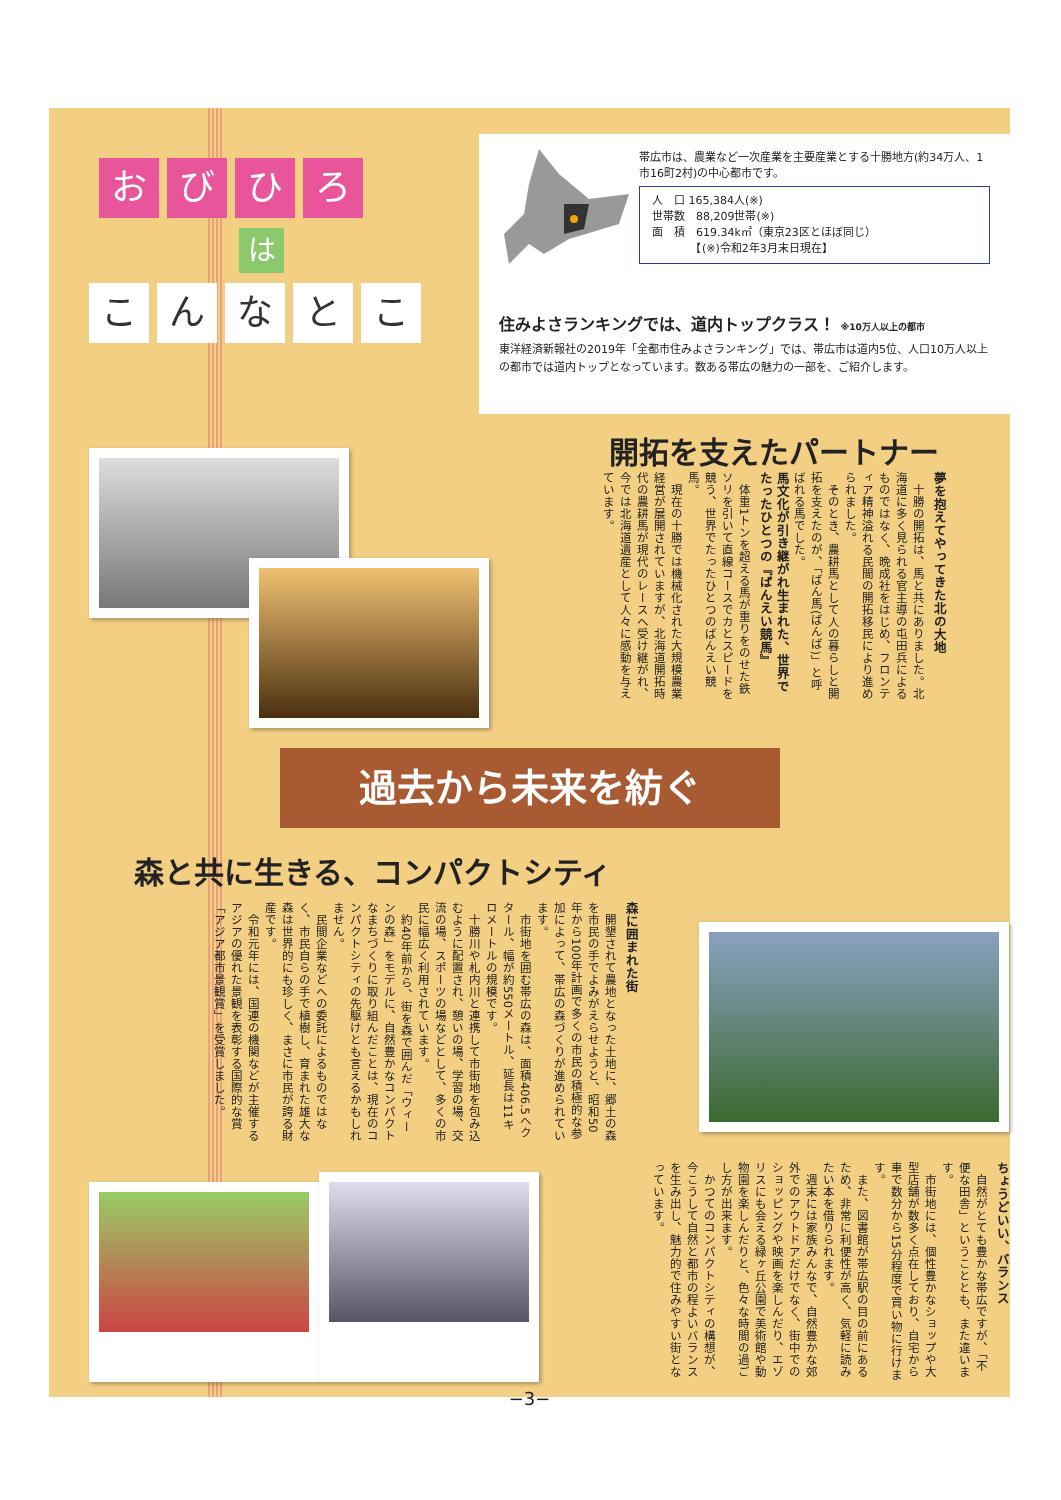おびひろ
は
こんなとこ
帯広市は、農業など一次産業を主要産業とする十勝地方(約34万人、1市16町2村)の中心都市です。
人　口 165,384人(※)
世帯数　88,209世帯(※)
面　積　619.34k㎡（東京23区とほぼ同じ）
　　　　【(※)令和2年3月末日現在】
住みよさランキングでは、道内トップクラス！ ※10万人以上の都市
東洋経済新報社の2019年「全都市住みよさランキング」では、帯広市は道内5位、人口10万人以上の都市では道内トップとなっています。数ある帯広の魅力の一部を、ご紹介します。
開拓を支えたパートナー
夢を抱えてやってきた北の大地
　十勝の開拓は、馬と共にありました。北海道に多く見られる官主導の屯田兵によるものではなく、晩成社をはじめ、フロンティア精神溢れる民間の開拓移民により進められました。
　そのとき、農耕馬として人の暮らしと開拓を支えたのが、「ばん馬(ばんば)」と呼ばれる馬でした。
馬文化が引き継がれ生まれた、世界でたったひとつの『ばんえい競馬』
　体重1トンを超える馬が重りをのせた鉄ソリを引いて直線コースでカとスピードを競う、世界でたったひとつのばんえい競馬。
　現在の十勝では機械化された大規模農業経営が展開されていますが、北海道開拓時代の農耕馬が現代のレースへ受け継がれ、今では北海道遺産として人々に感動を与えています。
過去から未来を紡ぐ
森と共に生きる、コンパクトシティ
森に囲まれた街
　開墾されて農地となった土地に、郷土の森を市民の手でよみがえらせようと、昭和50年から100年計画で多くの市民の積極的な参加によって、帯広の森づくりが進められています。
　市街地を囲む帯広の森は、面積406.5ヘクタール、幅が約550メートル、延長は11キロメートルの規模です。
　十勝川や札内川と連携して市街地を包み込むように配置され、憩いの場、学習の場、交流の場、スポーツの場などとして、多くの市民に幅広く利用されています。
　約40年前から、街を森で囲んだ「ウィーンの森」をモデルに、自然豊かなコンパクトなまちづくりに取り組んだことは、現在のコンパクトシティの先駆けとも言えるかもしれません。
　民間企業などへの委託によるものではなく、市民自らの手で植樹し、育まれた雄大な森は世界的にも珍しく、まさに市民が誇る財産です。
　令和元年には、国連の機関などが主催するアジアの優れた景観を表彰する国際的な賞「アジア都市景観賞」を受賞しました。
ちょうどいい、バランス
　自然がとても豊かな帯広ですが、「不便な田舎」ということとも、また違います。
　市街地には、個性豊かなショップや大型店舗が数多く点在しており、自宅から車で数分から15分程度で買い物に行けます。
　また、図書館が帯広駅の目の前にあるため、非常に利便性が高く、気軽に読みたい本を借りられます。
　週末には家族みんなで、自然豊かな郊外でのアウトドアだけでなく、街中でのショッピングや映画を楽しんだり、エゾリスにも会える緑ヶ丘公園で美術館や動物園を楽しんだりと、色々な時間の過ごし方が出来ます。
　かつてのコンパクトシティの構想が、今こうして自然と都市の程よいバランスを生み出し、魅力的で住みやすい街となっています。
−3−